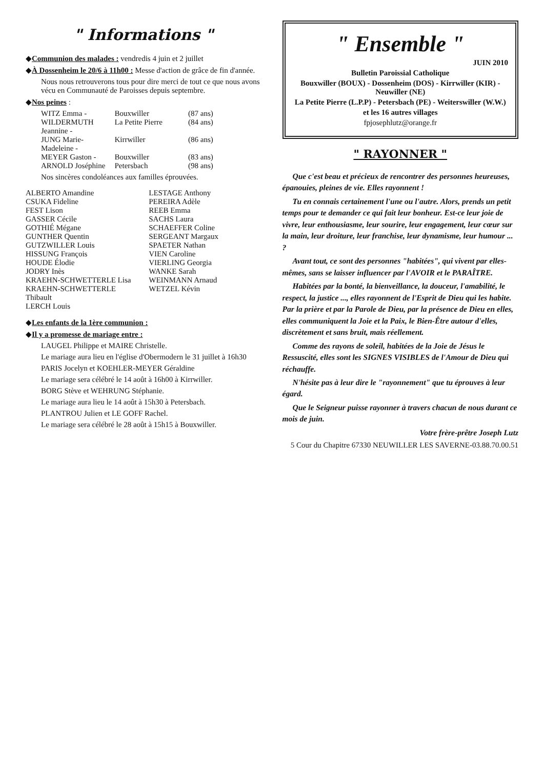" Informations "
◆Communion des malades : vendredis 4 juin et 2 juillet
◆À Dossenheim le 20/6 à 11h00 : Messe d'action de grâce de fin d'année.
Nous nous retrouverons tous pour dire merci de tout ce que nous avons vécu en Communauté de Paroisses depuis septembre.
◆Nos peines :
WITZ Emma - Bouxwiller (87 ans)
WILDERMUTH Jeannine - La Petite Pierre (84 ans)
JUNG Marie-Madeleine - Kirrwiller (86 ans)
MEYER Gaston - Bouxwiller (83 ans)
ARNOLD Joséphine Petersbach (98 ans)
Nos sincères condoléances aux familles éprouvées.
ALBERTO Amandine
CSUKA Fideline
FEST Lison
GASSER Cécile
GOTHIÉ Mégane
GUNTHER Quentin
GUTZWILLER Louis
HISSUNG François
HOUDE Élodie
JODRY Inès
KRAEHN-SCHWETTERLE Lisa
KRAEHN-SCHWETTERLE Thibault
LERCH Louis
LESTAGE Anthony
PEREIRA Adèle
REEB Emma
SACHS Laura
SCHAEFFER Coline
SERGEANT Margaux
SPAETER Nathan
VIEN Caroline
VIERLING Georgia
WANKE Sarah
WEINMANN Arnaud
WETZEL Kévin
◆Les enfants de la 1ère communion :
◆Il y a promesse de mariage entre :
LAUGEL Philippe et MAIRE Christelle.
Le mariage aura lieu en l'église d'Obermodern le 31 juillet à 16h30
PARIS Jocelyn et KOEHLER-MEYER Géraldine
Le mariage sera célébré le 14 août à 16h00 à Kirrwiller.
BORG Stève et WEHRUNG Stéphanie.
Le mariage aura lieu le 14 août à 15h30 à Petersbach.
PLANTROU Julien et LE GOFF Rachel.
Le mariage sera célébré le 28 août à 15h15 à Bouxwiller.
" Ensemble "
JUIN 2010
Bulletin Paroissial Catholique
Bouxwiller (BOUX) - Dossenheim (DOS) - Kirrwiller (KIR) - Neuwiller (NE)
La Petite Pierre (L.P.P) - Petersbach (PE) - Weiterswiller (W.W.)
et les 16 autres villages
fpjosephlutz@orange.fr
" RAYONNER "
Que c'est beau et précieux de rencontrer des personnes heureuses, épanouies, pleines de vie. Elles rayonnent !
Tu en connais certainement l'une ou l'autre. Alors, prends un petit temps pour te demander ce qui fait leur bonheur. Est-ce leur joie de vivre, leur enthousiasme, leur sourire, leur engagement, leur cœur sur la main, leur droiture, leur franchise, leur dynamisme, leur humour ... ?
Avant tout, ce sont des personnes "habitées", qui vivent par elles-mêmes, sans se laisser influencer par l'AVOIR et le PARAÎTRE.
Habitées par la bonté, la bienveillance, la douceur, l'amabilité, le respect, la justice ..., elles rayonnent de l'Esprit de Dieu qui les habite. Par la prière et par la Parole de Dieu, par la présence de Dieu en elles, elles communiquent la Joie et la Paix, le Bien-Être autour d'elles, discrètement et sans bruit, mais réellement.
Comme des rayons de soleil, habitées de la Joie de Jésus le Ressuscité, elles sont les SIGNES VISIBLES de l'Amour de Dieu qui réchauffe.
N'hésite pas à leur dire le "rayonnement" que tu éprouves à leur égard.
Que le Seigneur puisse rayonner à travers chacun de nous durant ce mois de juin.
Votre frère-prêtre Joseph Lutz
5 Cour du Chapitre 67330 NEUWILLER LES SAVERNE-03.88.70.00.51